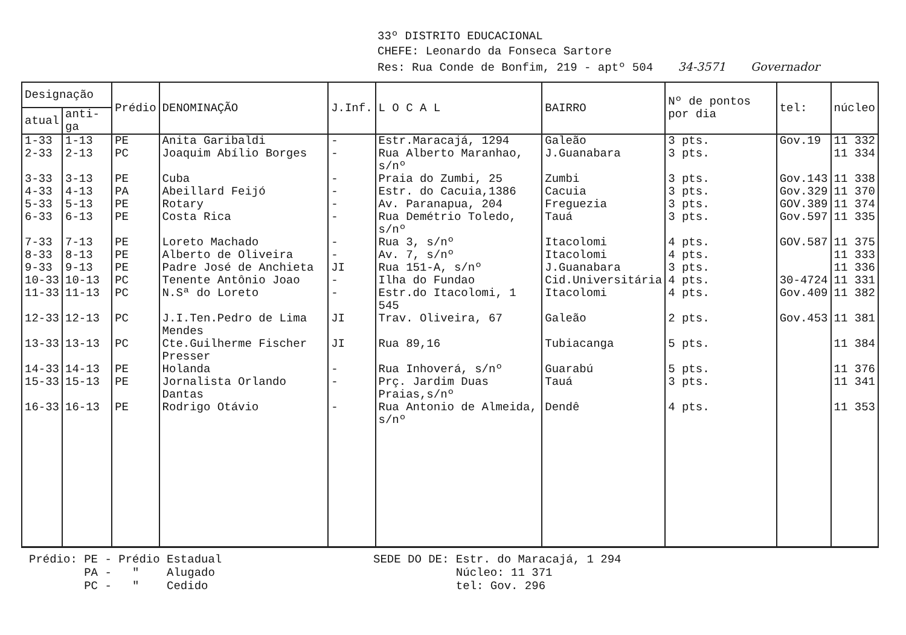33º DISTRITO EDUCACIONAL
CHEFE: Leonardo da Fonseca Sartore
Res: Rua Conde de Bonfim, 219 - aptº 504 34-3571 Governador
| Designação | | Prédio | DENOMINAÇÃO | J.Inf. | L O C A L | BAIRRO | Nº de pontos por dia | tel: | núcleo |
| --- | --- | --- | --- | --- | --- | --- | --- | --- | --- |
| atual | anti-ga | | | | | | | | |
| 1-33 | 1-13 | PE | Anita Garibaldi | - | Estr.Maracajá, 1294 | Galeão | 3 pts. | Gov.19 | 11 332 |
| 2-33 | 2-13 | PC | Joaquim Abílio Borges | - | Rua Alberto Maranhao, s/nº | J.Guanabara | 3 pts. | | 11 334 |
| 3-33 | 3-13 | PE | Cuba | - | Praia do Zumbi, 25 | Zumbi | 3 pts. | Gov.143 | 11 338 |
| 4-33 | 4-13 | PA | Abeillard Feijó | - | Estr. do Cacuia,1386 | Cacuia | 3 pts. | Gov.329 | 11 370 |
| 5-33 | 5-13 | PE | Rotary | - | Av. Paranapua, 204 | Freguezia | 3 pts. | GOV.389 | 11 374 |
| 6-33 | 6-13 | PE | Costa Rica | - | Rua Demétrio Toledo, s/nº | Tauá | 3 pts. | Gov.597 | 11 335 |
| 7-33 | 7-13 | PE | Loreto Machado | - | Rua 3, s/nº | Itacolomi | 4 pts. | GOV.587 | 11 375 |
| 8-33 | 8-13 | PE | Alberto de Oliveira | - | Av. 7, s/nº | Itacolomi | 4 pts. | | 11 333 |
| 9-33 | 9-13 | PE | Padre José de Anchieta | JI | Rua 151-A, s/nº | J.Guanabara | 3 pts. | | 11 336 |
| 10-33 | 10-13 | PC | Tenente Antônio Joao | - | Ilha do Fundao | Cid.Universitária | 4 pts. | 30-4724 | 11 331 |
| 11-33 | 11-13 | PC | N.Sª do Loreto | - | Estr.do Itacolomi, 1 545 | Itacolomi | 4 pts. | Gov.409 | 11 382 |
| 12-33 | 12-13 | PC | J.I.Ten.Pedro de Lima Mendes | JI | Trav. Oliveira, 67 | Galeão | 2 pts. | Gov.453 | 11 381 |
| 13-33 | 13-13 | PC | Cte.Guilherme Fischer Presser | JI | Rua 89,16 | Tubiacanga | 5 pts. | | 11 384 |
| 14-33 | 14-13 | PE | Holanda | - | Rua Inhoverá, s/nº | Guarabú | 5 pts. | | 11 376 |
| 15-33 | 15-13 | PE | Jornalista Orlando Dantas | - | Prç. Jardim Duas Praias,s/nº | Tauá | 3 pts. | | 11 341 |
| 16-33 | 16-13 | PE | Rodrigo Otávio | - | Rua Antonio de Almeida, s/nº | Dendê | 4 pts. | | 11 353 |
Prédio: PE - Prédio Estadual
PA - " Alugado
PC - " Cedido
SEDE DO DE: Estr. do Maracajá, 1 294
Núcleo: 11 371
tel: Gov. 296